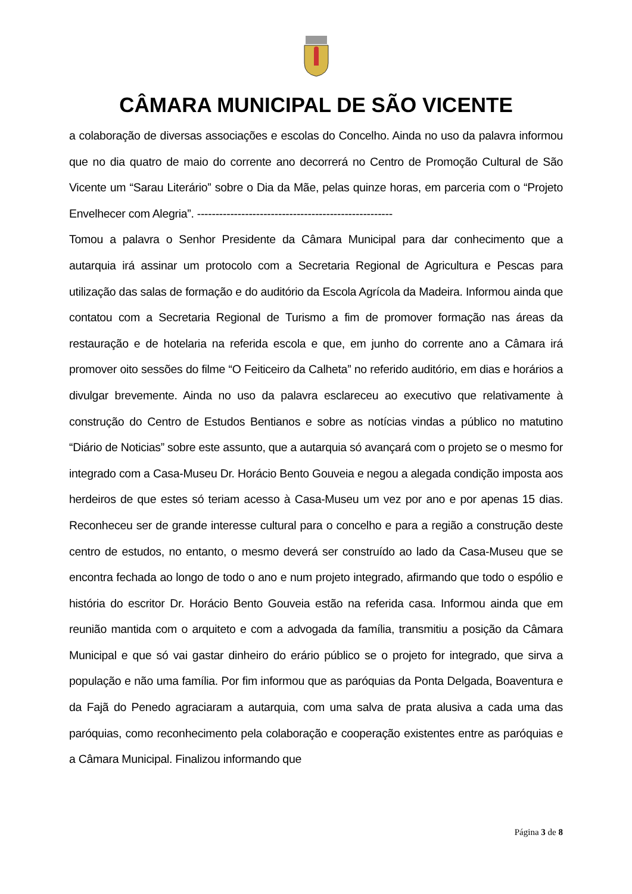CÂMARA MUNICIPAL DE SÃO VICENTE
a colaboração de diversas associações e escolas do Concelho. Ainda no uso da palavra informou que no dia quatro de maio do corrente ano decorrerá no Centro de Promoção Cultural de São Vicente um “Sarau Literário” sobre o Dia da Mãe, pelas quinze horas, em parceria com o “Projeto Envelhecer com Alegria”. -----------------------------------------------------
Tomou a palavra o Senhor Presidente da Câmara Municipal para dar conhecimento que a autarquia irá assinar um protocolo com a Secretaria Regional de Agricultura e Pescas para utilização das salas de formação e do auditório da Escola Agrícola da Madeira. Informou ainda que contatou com a Secretaria Regional de Turismo a fim de promover formação nas áreas da restauração e de hotelaria na referida escola e que, em junho do corrente ano a Câmara irá promover oito sessões do filme “O Feiticeiro da Calheta” no referido auditório, em dias e horários a divulgar brevemente. Ainda no uso da palavra esclareceu ao executivo que relativamente à construção do Centro de Estudos Bentianos e sobre as notícias vindas a público no matutino “Diário de Noticias” sobre este assunto, que a autarquia só avançará com o projeto se o mesmo for integrado com a Casa-Museu Dr. Horácio Bento Gouveia e negou a alegada condição imposta aos herdeiros de que estes só teriam acesso à Casa-Museu um vez por ano e por apenas 15 dias. Reconheceu ser de grande interesse cultural para o concelho e para a região a construção deste centro de estudos, no entanto, o mesmo deverá ser construído ao lado da Casa-Museu que se encontra fechada ao longo de todo o ano e num projeto integrado, afirmando que todo o espólio e história do escritor Dr. Horácio Bento Gouveia estão na referida casa. Informou ainda que em reunião mantida com o arquiteto e com a advogada da família, transmitiu a posição da Câmara Municipal e que só vai gastar dinheiro do erário público se o projeto for integrado, que sirva a população e não uma família. Por fim informou que as paróquias da Ponta Delgada, Boaventura e da Fajã do Penedo agraciaram a autarquia, com uma salva de prata alusiva a cada uma das paróquias, como reconhecimento pela colaboração e cooperação existentes entre as paróquias e a Câmara Municipal. Finalizou informando que
Página 3 de 8